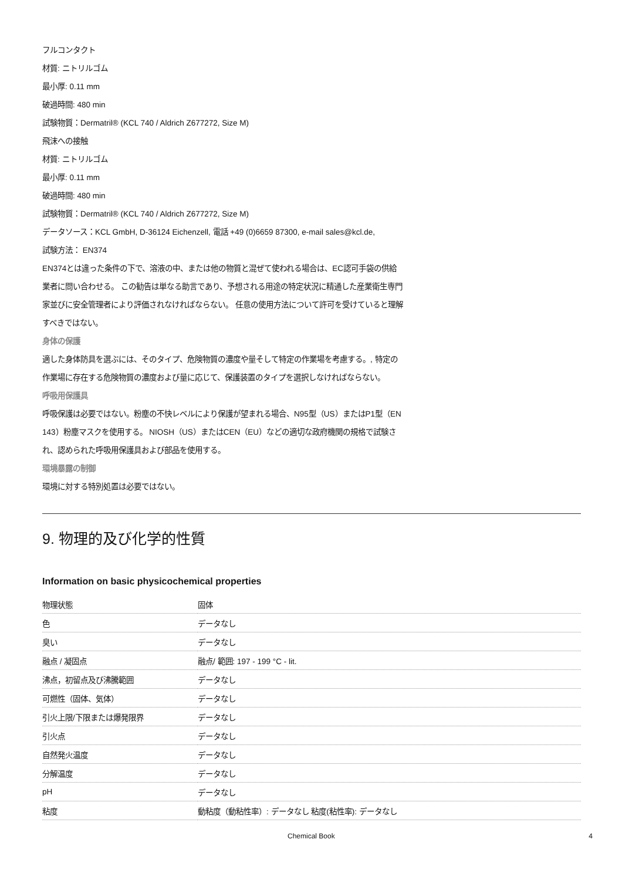フルコンタクト
材質: ニトリルゴム
最小厚: 0.11 mm
破過時間: 480 min
試験物質：Dermatril® (KCL 740 / Aldrich Z677272, Size M)
飛沫への接触
材質: ニトリルゴム
最小厚: 0.11 mm
破過時間: 480 min
試験物質：Dermatril® (KCL 740 / Aldrich Z677272, Size M)
データソース：KCL GmbH, D-36124 Eichenzell, 電話 +49 (0)6659 87300, e-mail sales@kcl.de,
試験方法： EN374
EN374とは違った条件の下で、溶液の中、または他の物質と混ぜて使われる場合は、EC認可手袋の供給業者に問い合わせる。 この勧告は単なる助言であり、予想される用途の特定状況に精通した産業衛生専門家並びに安全管理者により評価されなければならない。 任意の使用方法について許可を受けていると理解すべきではない。
身体の保護
適した身体防具を選ぶには、そのタイプ、危険物質の濃度や量そして特定の作業場を考慮する。, 特定の作業場に存在する危険物質の濃度および量に応じて、保護装置のタイプを選択しなければならない。
呼吸用保護具
呼吸保護は必要ではない。粉塵の不快レベルにより保護が望まれる場合、N95型（US）またはP1型（EN 143）粉塵マスクを使用する。 NIOSH（US）またはCEN（EU）などの適切な政府機関の規格で試験され、認められた呼吸用保護具および部品を使用する。
環境暴露の制御
環境に対する特別処置は必要ではない。
9. 物理的及び化学的性質
Information on basic physicochemical properties
| 物理状態 | 固体 |
| 色 | データなし |
| 臭い | データなし |
| 融点 / 凝固点 | 融点/ 範囲: 197 - 199 °C - lit. |
| 沸点，初留点及び沸騰範囲 | データなし |
| 可燃性（固体、気体） | データなし |
| 引火上限/下限または爆発限界 | データなし |
| 引火点 | データなし |
| 自然発火温度 | データなし |
| 分解温度 | データなし |
| pH | データなし |
| 粘度 | 動粘度（動粘性率）: データなし 粘度(粘性率): データなし |
Chemical Book 4